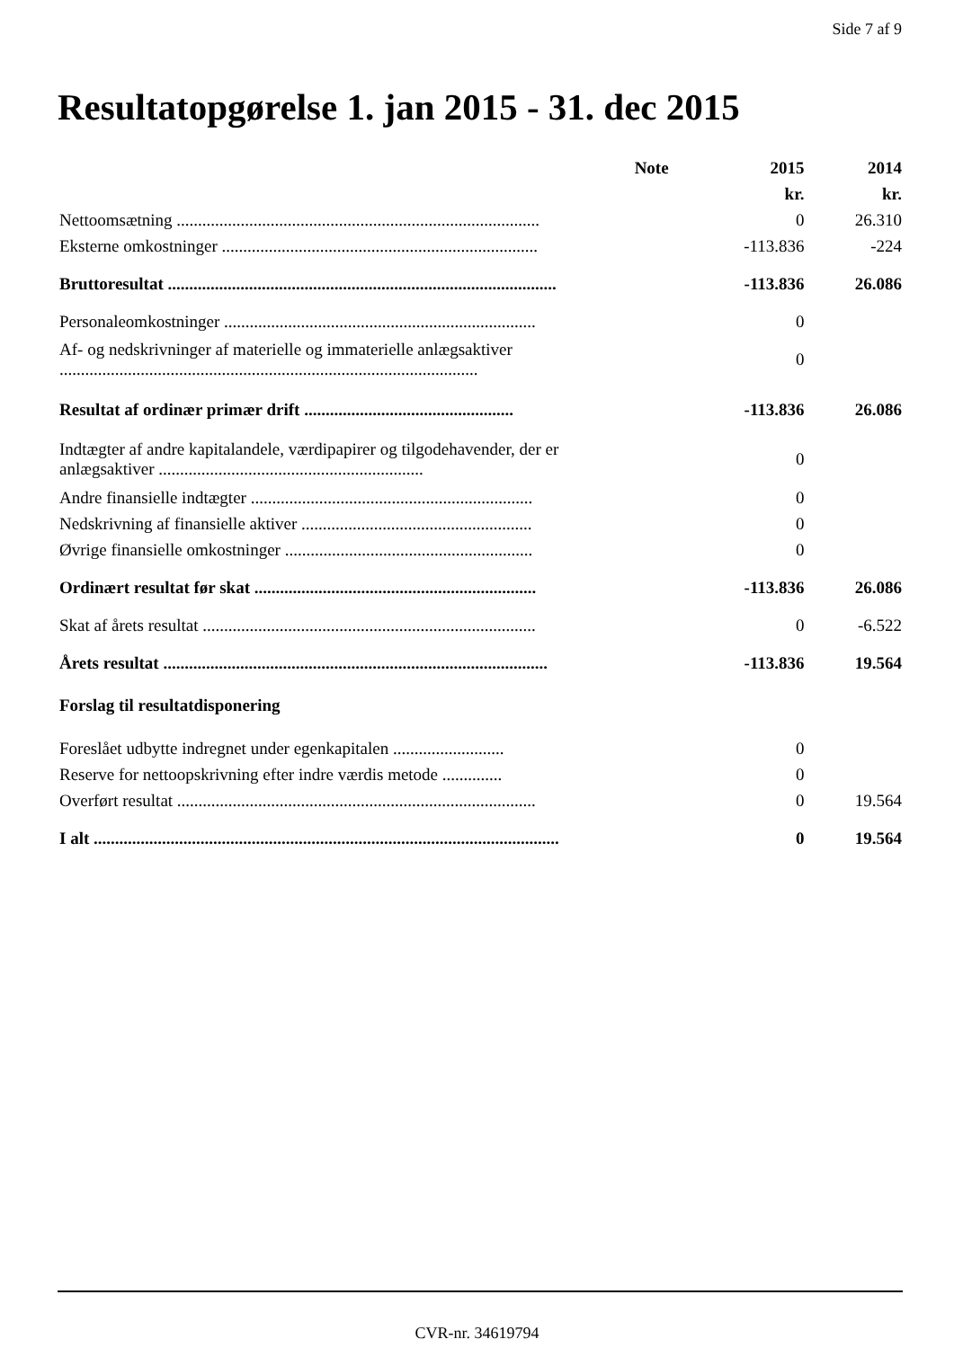Side 7 af 9
Resultatopgørelse 1. jan 2015 - 31. dec 2015
| | Note | 2015 | 2014 |
| --- | --- | --- | --- |
| | | kr. | kr. |
| Nettoomsætning ..................................................................................... | | 0 | 26.310 |
| Eksterne omkostninger .......................................................................... | | -113.836 | -224 |
| Bruttoresultat ........................................................................................... | | -113.836 | 26.086 |
| Personaleomkostninger ......................................................................... | | 0 | |
| Af- og nedskrivninger af materielle og immaterielle anlægsaktiver .................................................................................................. | | 0 | |
| Resultat af ordinær primær drift ................................................. | | -113.836 | 26.086 |
| Indtægter af andre kapitalandele, værdipapirer og tilgodehavender, der er anlægsaktiver .............................................................. | | 0 | |
| Andre finansielle indtægter .................................................................. | | 0 | |
| Nedskrivning af finansielle aktiver ...................................................... | | 0 | |
| Øvrige finansielle omkostninger .......................................................... | | 0 | |
| Ordinært resultat før skat .................................................................. | | -113.836 | 26.086 |
| Skat af årets resultat .............................................................................. | | 0 | -6.522 |
| Årets resultat .......................................................................................... | | -113.836 | 19.564 |
| Forslag til resultatdisponering | | | |
| Foreslået udbytte indregnet under egenkapitalen .......................... | | 0 | |
| Reserve for nettoopskrivning efter indre værdis metode .............. | | 0 | |
| Overført resultat .................................................................................... | | 0 | 19.564 |
| I alt ............................................................................................................. | | 0 | 19.564 |
CVR-nr. 34619794